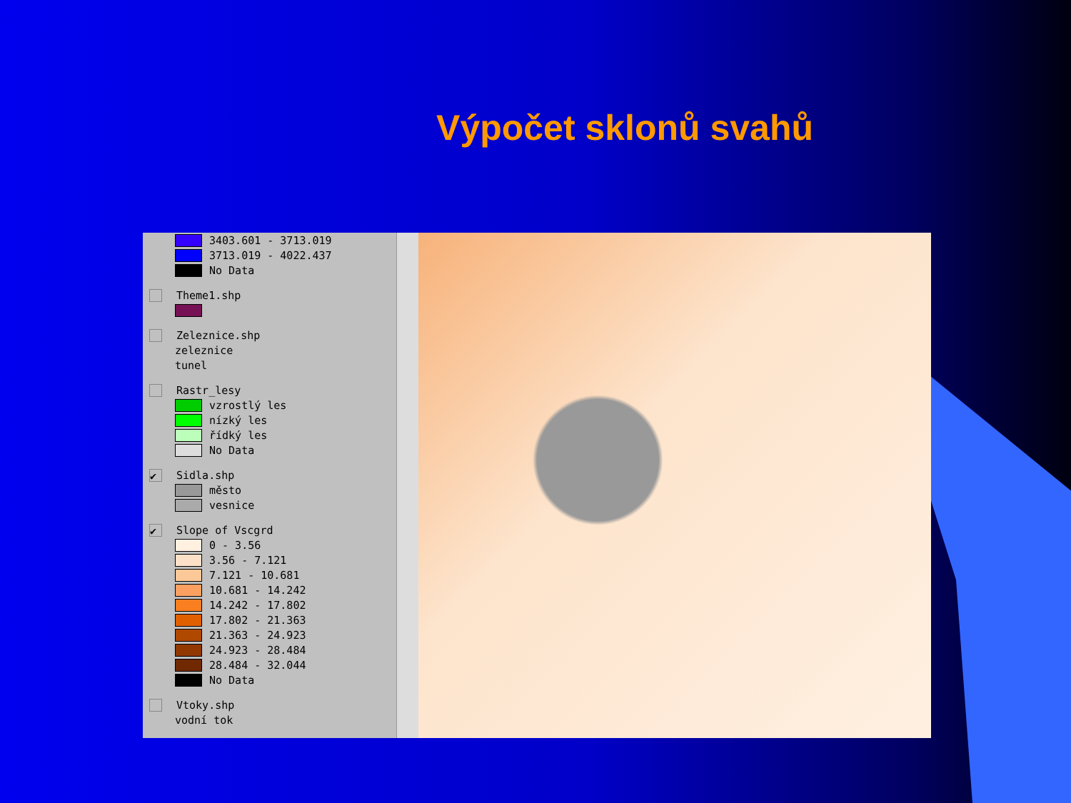Výpočet sklonů svahů
3403.601 - 3713.019
3713.019 - 4022.437
No Data
Theme1.shp
Zeleznice.shp
zeleznice
tunel
Rastr_lesy
vzrostlý les
nízký les
řídký les
No Data
✔ Sidla.shp
město
vesnice
✔ Slope of Vscgrd
0 - 3.56
3.56 - 7.121
7.121 - 10.681
10.681 - 14.242
14.242 - 17.802
17.802 - 21.363
21.363 - 24.923
24.923 - 28.484
28.484 - 32.044
No Data
Vtoky.shp
vodní tok